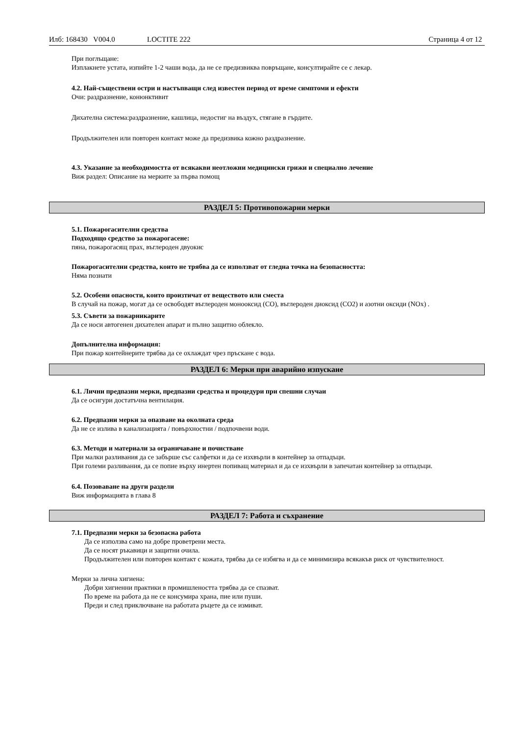Илб: 168430 V004.0 LOCTITE 222 Страница 4 от 12
При поглъщане:
Изплакнете устата, изпийте 1-2 чаши вода, да не се предизвиква повръщане, консултирайте се с лекар.
4.2. Най-съществени остри и настъпващи след известен период от време симптоми и ефекти
Очи: раздразнение, конюнктивит
Дихателна система:раздразнение, кашлица, недостиг на въздух, стягане в гърдите.
Продължителен или повторен контакт може да предизвика кожно раздразнение.
4.3. Указание за необходимостта от всякакви неотложни медицински грижи и специално лечение
Виж раздел: Описание на мерките за първа помощ
РАЗДЕЛ 5: Противопожарни мерки
5.1. Пожарогасителни средства
Подходящо средство за пожарогасене:
пяна, пожарогасящ прах, въглероден двуокис
Пожарогасителни средства, които не трябва да се използват от гледна точка на безопасността:
Няма познати
5.2. Особени опасности, които произтичат от веществото или сместа
В случай на пожар, могат да се освободят въглероден монооксид (CO), въглероден диоксид (CO2) и азотни оксиди (NOx) .
5.3. Съвети за пожарникарите
Да се носи автогенен дихателен апарат и пълно защитно облекло.
Допълнителна информация:
При пожар контейнерите трябва да се охлаждат чрез пръскане с вода.
РАЗДЕЛ 6: Мерки при аварийно изпускане
6.1. Лични предпазни мерки, предпазни средства и процедури при спешни случаи
Да се осигури достатъчна вентилация.
6.2. Предпазни мерки за опазване на околната среда
Да не се излива в канализацията / повърхностни / подпочвени води.
6.3. Методи и материали за ограничаване и почистване
При малки разливания да се забърше със салфетки и да се изхвърли в контейнер за отпадъци.
При големи разливания, да се попие върху инертен попиващ материал и да се изхвърли в запечатан контейнер за отпадъци.
6.4. Позоваване на други раздели
Виж информацията в глава 8
РАЗДЕЛ 7: Работа и съхранение
7.1. Предпазни мерки за безопасна работа
Да се използва само на добре проветрени места.
Да се носят ръкавици и защитни очила.
Продължителен или повторен контакт с кожата, трябва да се избягва и да се минимизира всякакъв риск от чувствителност.
Мерки за лична хигиена:
Добри хигиенни практики в промишлеността трябва да се спазват.
По време на работа да не се консумира храна, пие или пуши.
Преди и след приключване на работата ръцете да се измиват.